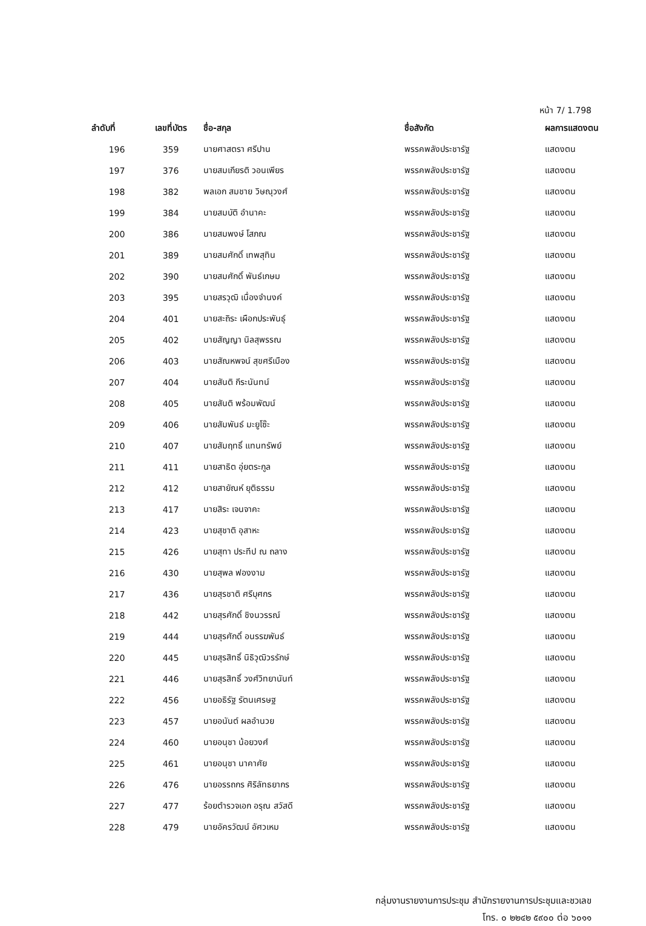หน้า 7/ 1.798
| ลำดับที่ | เลขที่บัตร | ชื่อ-สกุล | ชื่อสังกัด | ผลการแสดงตน |
| --- | --- | --- | --- | --- |
| 196 | 359 | นายศาสตรา ศรีปาน | พรรคพลังประชารัฐ | แสดงตน |
| 197 | 376 | นายสมเกียรติ วอนเพียร | พรรคพลังประชารัฐ | แสดงตน |
| 198 | 382 | พลเอก สมชาย วิษณุวงศ์ | พรรคพลังประชารัฐ | แสดงตน |
| 199 | 384 | นายสมบัติ อำนาคะ | พรรคพลังประชารัฐ | แสดงตน |
| 200 | 386 | นายสมพงษ์ โสภณ | พรรคพลังประชารัฐ | แสดงตน |
| 201 | 389 | นายสมศักดิ์ เทพสุทิน | พรรคพลังประชารัฐ | แสดงตน |
| 202 | 390 | นายสมศักดิ์ พันธ์เกษม | พรรคพลังประชารัฐ | แสดงตน |
| 203 | 395 | นายสรวุฒิ เนื่องจำนงค์ | พรรคพลังประชารัฐ | แสดงตน |
| 204 | 401 | นายสะถิระ เผือกประพันธุ์ | พรรคพลังประชารัฐ | แสดงตน |
| 205 | 402 | นายสัญญา นิลสุพรรณ | พรรคพลังประชารัฐ | แสดงตน |
| 206 | 403 | นายสัณหพจน์ สุขศรีเมือง | พรรคพลังประชารัฐ | แสดงตน |
| 207 | 404 | นายสันติ กีระนันทน์ | พรรคพลังประชารัฐ | แสดงตน |
| 208 | 405 | นายสันติ พร้อมพัฒน์ | พรรคพลังประชารัฐ | แสดงตน |
| 209 | 406 | นายสัมพันธ์ มะยูโซ๊ะ | พรรคพลังประชารัฐ | แสดงตน |
| 210 | 407 | นายสัมฤทธิ์ แทนทรัพย์ | พรรคพลังประชารัฐ | แสดงตน |
| 211 | 411 | นายสาธิต อุ่ยตระกูล | พรรคพลังประชารัฐ | แสดงตน |
| 212 | 412 | นายสายัณห์ ยุติธรรม | พรรคพลังประชารัฐ | แสดงตน |
| 213 | 417 | นายสิระ เจนจาคะ | พรรคพลังประชารัฐ | แสดงตน |
| 214 | 423 | นายสุชาติ อุสาหะ | พรรคพลังประชารัฐ | แสดงตน |
| 215 | 426 | นายสุทา ประทีป ณ ถลาง | พรรคพลังประชารัฐ | แสดงตน |
| 216 | 430 | นายสุพล ฟองงาม | พรรคพลังประชารัฐ | แสดงตน |
| 217 | 436 | นายสุรชาติ ศรีบุศกร | พรรคพลังประชารัฐ | แสดงตน |
| 218 | 442 | นายสุรศักดิ์ ชิงนวรรณ์ | พรรคพลังประชารัฐ | แสดงตน |
| 219 | 444 | นายสุรศักดิ์ อนรรฆพันธ์ | พรรคพลังประชารัฐ | แสดงตน |
| 220 | 445 | นายสุรสิทธิ์ นิธิวุฒิวรรักษ์ | พรรคพลังประชารัฐ | แสดงตน |
| 221 | 446 | นายสุรสิทธิ์ วงศ์วิทยานันท์ | พรรคพลังประชารัฐ | แสดงตน |
| 222 | 456 | นายอธิรัฐ รัตนเศรษฐ | พรรคพลังประชารัฐ | แสดงตน |
| 223 | 457 | นายอนันต์ ผลอำนวย | พรรคพลังประชารัฐ | แสดงตน |
| 224 | 460 | นายอนุชา น้อยวงศ์ | พรรคพลังประชารัฐ | แสดงตน |
| 225 | 461 | นายอนุชา นาคาศัย | พรรคพลังประชารัฐ | แสดงตน |
| 226 | 476 | นายอรรถกร ศิริลัทธยากร | พรรคพลังประชารัฐ | แสดงตน |
| 227 | 477 | ร้อยตำรวจเอก อรุณ สวัสดี | พรรคพลังประชารัฐ | แสดงตน |
| 228 | 479 | นายอัครวัฒน์ อัศวเหม | พรรคพลังประชารัฐ | แสดงตน |
กลุ่มงานรายงานการประชุม สำนักรายงานการประชุมและชวเลข
โทร. ๐ ๒๒๔๒ ๕๙๐๐ ต่อ ๖๐๑๑